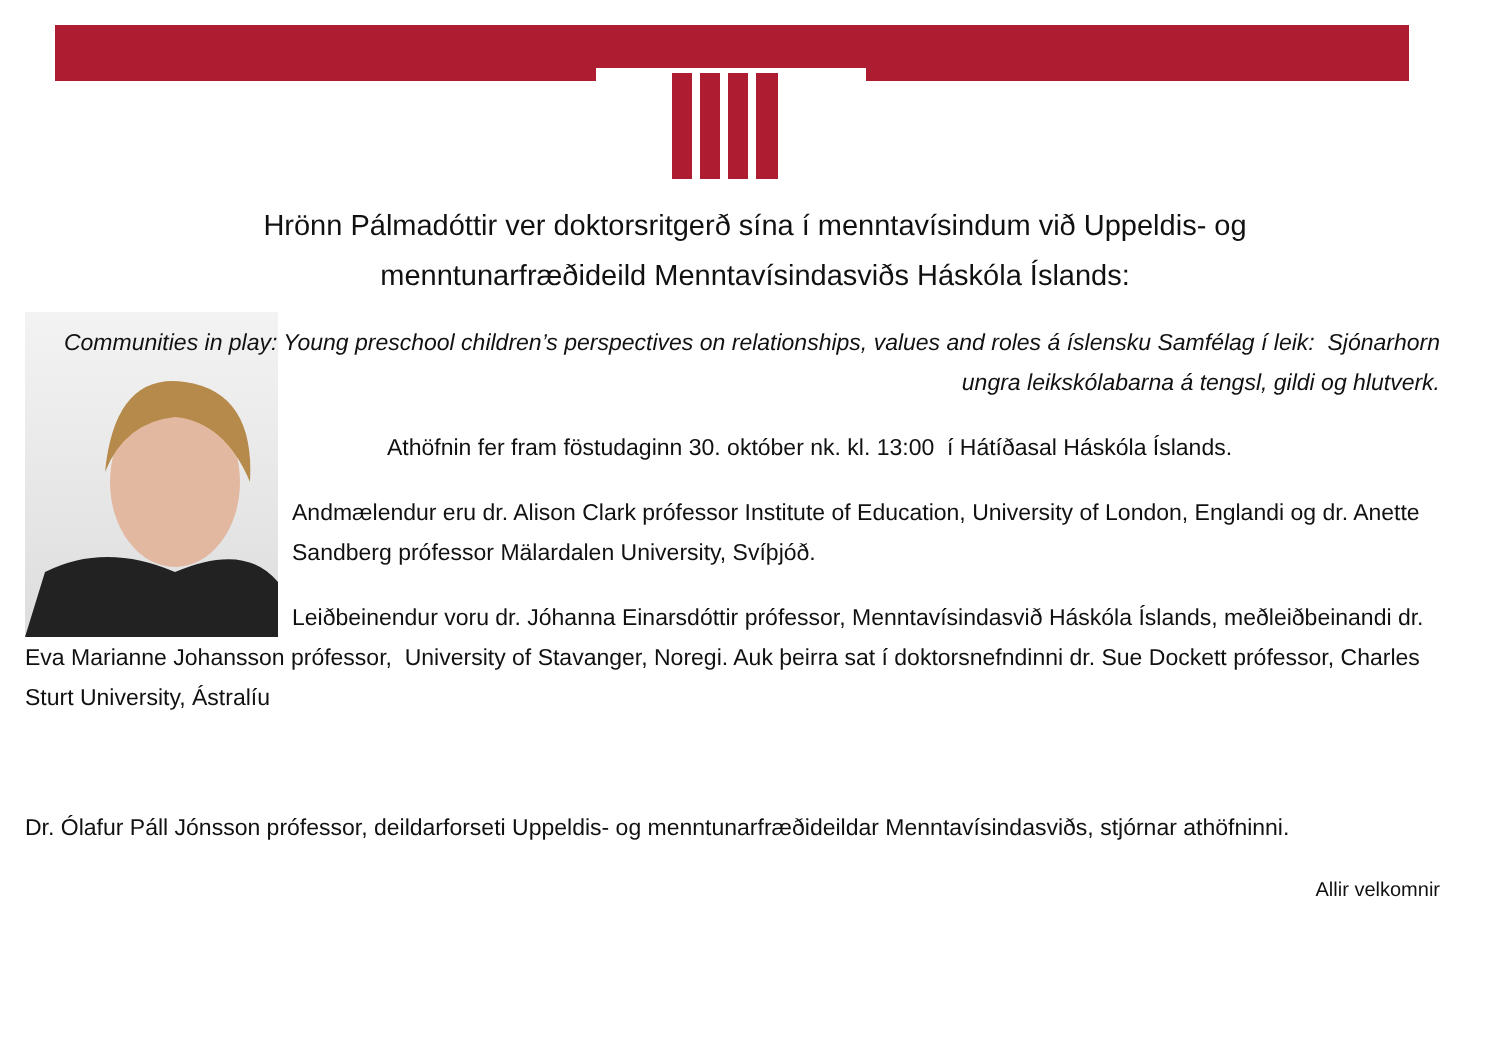Hrönn Pálmadóttir ver doktorsritgerð sína í menntavísindum við Uppeldis- og
menntunarfræðideild Menntavísindasviðs Háskóla Íslands:
Communities in play: Young preschool children’s perspectives on relationships, values and roles á íslensku Samfélag í leik: Sjónarhorn ungra leikskólabarna á tengsl, gildi og hlutverk.
Athöfnin fer fram föstudaginn 30. október nk. kl. 13:00 í Hátíðasal Háskóla Íslands.
Andmælendur eru dr. Alison Clark prófessor Institute of Education, University of London, Englandi og dr. Anette Sandberg prófessor Mälardalen University, Svíþjóð.
Leiðbeinendur voru dr. Jóhanna Einarsdóttir prófessor, Menntavísindasvið Háskóla Íslands, meðleiðbeinandi dr. Eva Marianne Johansson prófessor, University of Stavanger, Noregi. Auk þeirra sat í doktorsnefndinni dr. Sue Dockett prófessor, Charles Sturt University, Ástralíu
Dr. Ólafur Páll Jónsson prófessor, deildarforseti Uppeldis- og menntunarfræðideildar Menntavísindasviðs, stjórnar athöfninni.
Allir velkomnir